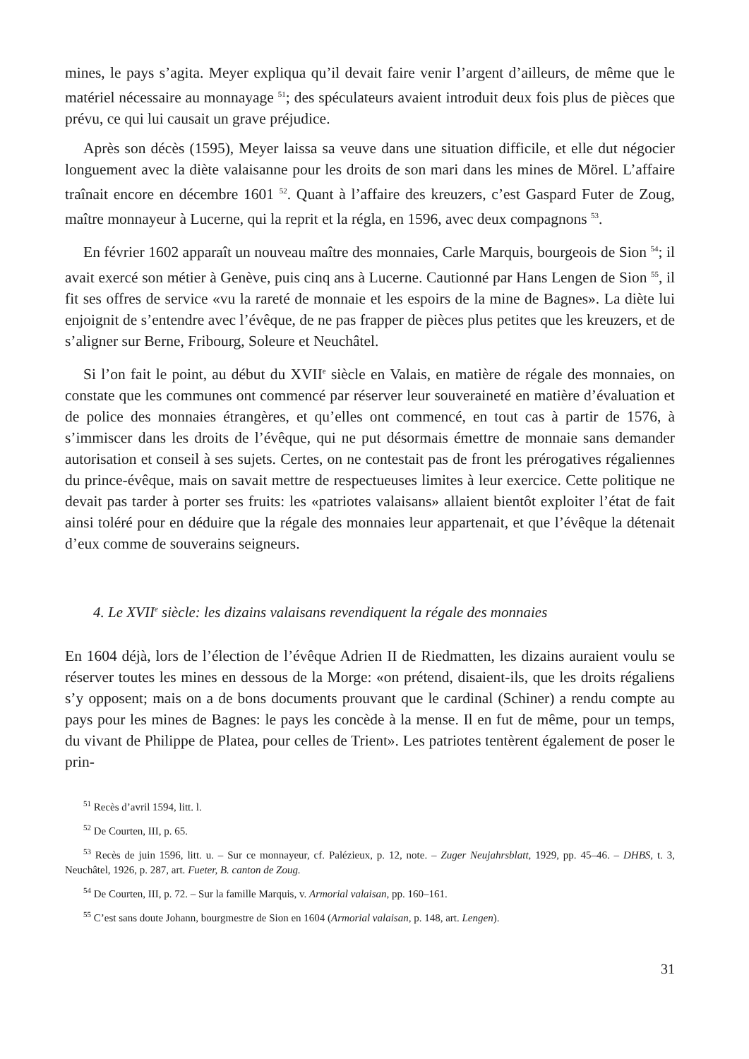mines, le pays s’agita. Meyer expliqua qu’il devait faire venir l’argent d’ailleurs, de même que le matériel nécessaire au monnayage <sup>51</sup>; des spéculateurs avaient introduit deux fois plus de pièces que prévu, ce qui lui causait un grave préjudice.
Après son décès (1595), Meyer laissa sa veuve dans une situation difficile, et elle dut négocier longuement avec la diète valaisanne pour les droits de son mari dans les mines de Mörel. L’affaire traînait encore en décembre 1601 <sup>52</sup>. Quant à l’affaire des kreuzers, c’est Gaspard Futer de Zoug, maître monnayeur à Lucerne, qui la reprit et la régla, en 1596, avec deux compagnons <sup>53</sup>.
En février 1602 apparaît un nouveau maître des monnaies, Carle Marquis, bourgeois de Sion <sup>54</sup>; il avait exercé son métier à Genève, puis cinq ans à Lucerne. Cautionné par Hans Lengen de Sion <sup>55</sup>, il fit ses offres de service «vu la rareté de monnaie et les espoirs de la mine de Bagnes». La diète lui enjoignit de s’entendre avec l’évêque, de ne pas frapper de pièces plus petites que les kreuzers, et de s’aligner sur Berne, Fribourg, Soleure et Neuchâtel.
Si l’on fait le point, au début du XVII<sup>e</sup> siècle en Valais, en matière de régale des monnaies, on constate que les communes ont commencé par réserver leur souveraineté en matière d’évaluation et de police des monnaies étrangères, et qu’elles ont commencé, en tout cas à partir de 1576, à s’immiscer dans les droits de l’évêque, qui ne put désormais émettre de monnaie sans demander autorisation et conseil à ses sujets. Certes, on ne contestait pas de front les prérogatives régaliennes du prince-évêque, mais on savait mettre de respectueuses limites à leur exercice. Cette politique ne devait pas tarder à porter ses fruits: les «patriotes valaisans» allaient bientôt exploiter l’état de fait ainsi toléré pour en déduire que la régale des monnaies leur appartenait, et que l’évêque la détenait d’eux comme de souverains seigneurs.
4. Le XVII<sup>e</sup> siècle: les dizains valaisans revendiquent la régale des monnaies
En 1604 déjà, lors de l’élection de l’évêque Adrien II de Riedmatten, les dizains auraient voulu se réserver toutes les mines en dessous de la Morge: «on prétend, disaient-ils, que les droits régaliens s’y opposent; mais on a de bons documents prouvant que le cardinal (Schiner) a rendu compte au pays pour les mines de Bagnes: le pays les concède à la mense. Il en fut de même, pour un temps, du vivant de Philippe de Platea, pour celles de Trient». Les patriotes tentèrent également de poser le prin-
<sup>51</sup> Recès d’avril 1594, litt. l.
<sup>52</sup> De Courten, III, p. 65.
<sup>53</sup> Recès de juin 1596, litt. u. – Sur ce monnayeur, cf. Palézieux, p. 12, note. – Zuger Neujahrsblatt, 1929, pp. 45–46. – DHBS, t. 3, Neuchâtel, 1926, p. 287, art. Fueter, B. canton de Zoug.
<sup>54</sup> De Courten, III, p. 72. – Sur la famille Marquis, v. Armorial valaisan, pp. 160–161.
<sup>55</sup> C’est sans doute Johann, bourgmestre de Sion en 1604 (Armorial valaisan, p. 148, art. Lengen).
31